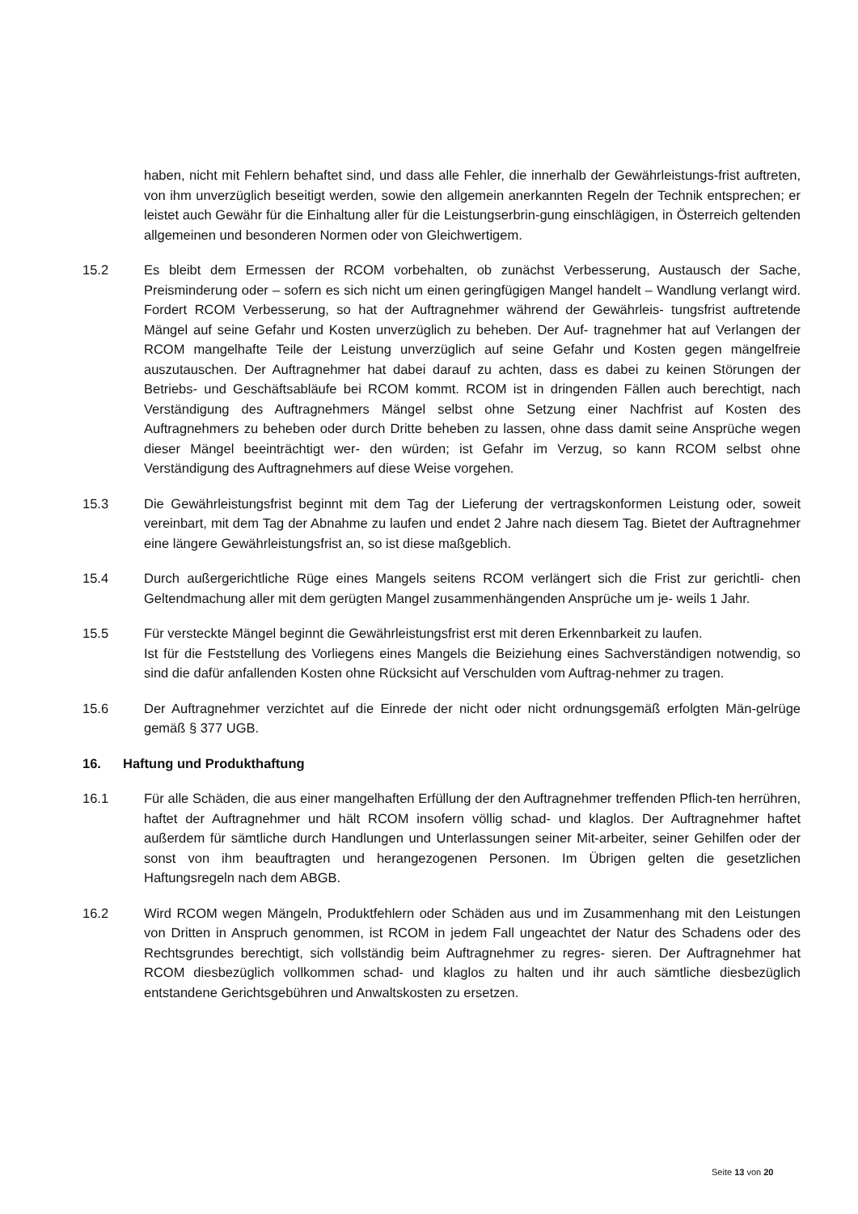haben, nicht mit Fehlern behaftet sind, und dass alle Fehler, die innerhalb der Gewährleistungs-frist auftreten, von ihm unverzüglich beseitigt werden, sowie den allgemein anerkannten Regeln der Technik entsprechen; er leistet auch Gewähr für die Einhaltung aller für die Leistungserbrin-gung einschlägigen, in Österreich geltenden allgemeinen und besonderen Normen oder von Gleichwertigem.
15.2 Es bleibt dem Ermessen der RCOM vorbehalten, ob zunächst Verbesserung, Austausch der Sache, Preisminderung oder – sofern es sich nicht um einen geringfügigen Mangel handelt – Wandlung verlangt wird. Fordert RCOM Verbesserung, so hat der Auftragnehmer während der Gewährleis- tungsfrist auftretende Mängel auf seine Gefahr und Kosten unverzüglich zu beheben. Der Auf- tragnehmer hat auf Verlangen der RCOM mangelhafte Teile der Leistung unverzüglich auf seine Gefahr und Kosten gegen mängelfreie auszutauschen. Der Auftragnehmer hat dabei darauf zu achten, dass es dabei zu keinen Störungen der Betriebs- und Geschäftsabläufe bei RCOM kommt. RCOM ist in dringenden Fällen auch berechtigt, nach Verständigung des Auftragnehmers Mängel selbst ohne Setzung einer Nachfrist auf Kosten des Auftragnehmers zu beheben oder durch Dritte beheben zu lassen, ohne dass damit seine Ansprüche wegen dieser Mängel beeinträchtigt wer- den würden; ist Gefahr im Verzug, so kann RCOM selbst ohne Verständigung des Auftragnehmers auf diese Weise vorgehen.
15.3 Die Gewährleistungsfrist beginnt mit dem Tag der Lieferung der vertragskonformen Leistung oder, soweit vereinbart, mit dem Tag der Abnahme zu laufen und endet 2 Jahre nach diesem Tag. Bietet der Auftragnehmer eine längere Gewährleistungsfrist an, so ist diese maßgeblich.
15.4 Durch außergerichtliche Rüge eines Mangels seitens RCOM verlängert sich die Frist zur gerichtli- chen Geltendmachung aller mit dem gerügten Mangel zusammenhängenden Ansprüche um je- weils 1 Jahr.
15.5 Für versteckte Mängel beginnt die Gewährleistungsfrist erst mit deren Erkennbarkeit zu laufen.
Ist für die Feststellung des Vorliegens eines Mangels die Beiziehung eines Sachverständigen notwendig, so sind die dafür anfallenden Kosten ohne Rücksicht auf Verschulden vom Auftrag-nehmer zu tragen.
15.6 Der Auftragnehmer verzichtet auf die Einrede der nicht oder nicht ordnungsgemäß erfolgten Män-gelrüge gemäß § 377 UGB.
16. Haftung und Produkthaftung
16.1 Für alle Schäden, die aus einer mangelhaften Erfüllung der den Auftragnehmer treffenden Pflich-ten herrühren, haftet der Auftragnehmer und hält RCOM insofern völlig schad- und klaglos. Der Auftragnehmer haftet außerdem für sämtliche durch Handlungen und Unterlassungen seiner Mit-arbeiter, seiner Gehilfen oder der sonst von ihm beauftragten und herangezogenen Personen. Im Übrigen gelten die gesetzlichen Haftungsregeln nach dem ABGB.
16.2 Wird RCOM wegen Mängeln, Produktfehlern oder Schäden aus und im Zusammenhang mit den Leistungen von Dritten in Anspruch genommen, ist RCOM in jedem Fall ungeachtet der Natur des Schadens oder des Rechtsgrundes berechtigt, sich vollständig beim Auftragnehmer zu regres- sieren. Der Auftragnehmer hat RCOM diesbezüglich vollkommen schad- und klaglos zu halten und ihr auch sämtliche diesbezüglich entstandene Gerichtsgebühren und Anwaltskosten zu ersetzen.
Seite 13 von 20